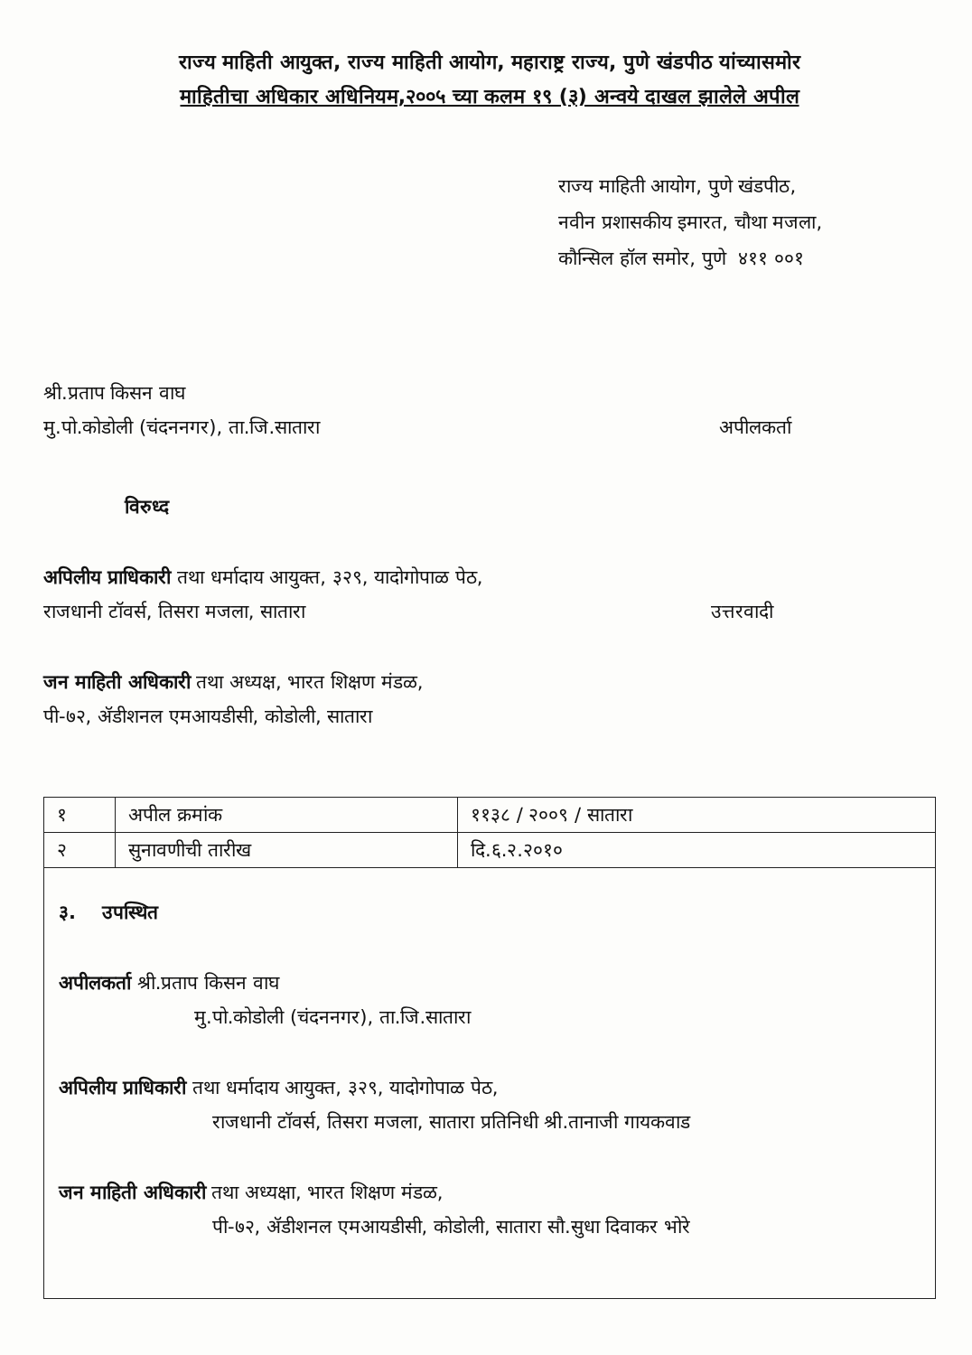राज्य माहिती आयुक्त, राज्य माहिती आयोग, महाराष्ट्र राज्य, पुणे खंडपीठ यांच्यासमोर
माहितीचा अधिकार अधिनियम,२००५ च्या कलम १९ (३) अन्वये दाखल झालेले अपील
राज्य माहिती आयोग, पुणे खंडपीठ,
नवीन प्रशासकीय इमारत, चौथा मजला,
कौन्सिल हॉल समोर, पुणे ४११ ००१
श्री.प्रताप किसन वाघ
मु.पो.कोडोली (चंदननगर), ता.जि.सातारा अपीलकर्ता
विरुध्द
अपिलीय प्राधिकारी तथा धर्मादाय आयुक्त, ३२९, यादोगोपाळ पेठ,
राजधानी टॉवर्स, तिसरा मजला, सातारा उत्तरवादी
जन माहिती अधिकारी तथा अध्यक्ष, भारत शिक्षण मंडळ,
पी-७२, ॲडीशनल एमआयडीसी, कोडोली, सातारा
| १ | अपील क्रमांक | ११३८ / २००९ / सातारा |
| २ | सुनावणीची तारीख | दि.६.२.२०१० |
३. उपस्थित
अपीलकर्ता श्री.प्रताप किसन वाघ
मु.पो.कोडोली (चंदननगर), ता.जि.सातारा
अपिलीय प्राधिकारी तथा धर्मादाय आयुक्त, ३२९, यादोगोपाळ पेठ,
राजधानी टॉवर्स, तिसरा मजला, सातारा प्रतिनिधी श्री.तानाजी गायकवाड
जन माहिती अधिकारी तथा अध्यक्षा, भारत शिक्षण मंडळ,
पी-७२, ॲडीशनल एमआयडीसी, कोडोली, सातारा सौ.सुधा दिवाकर भोरे